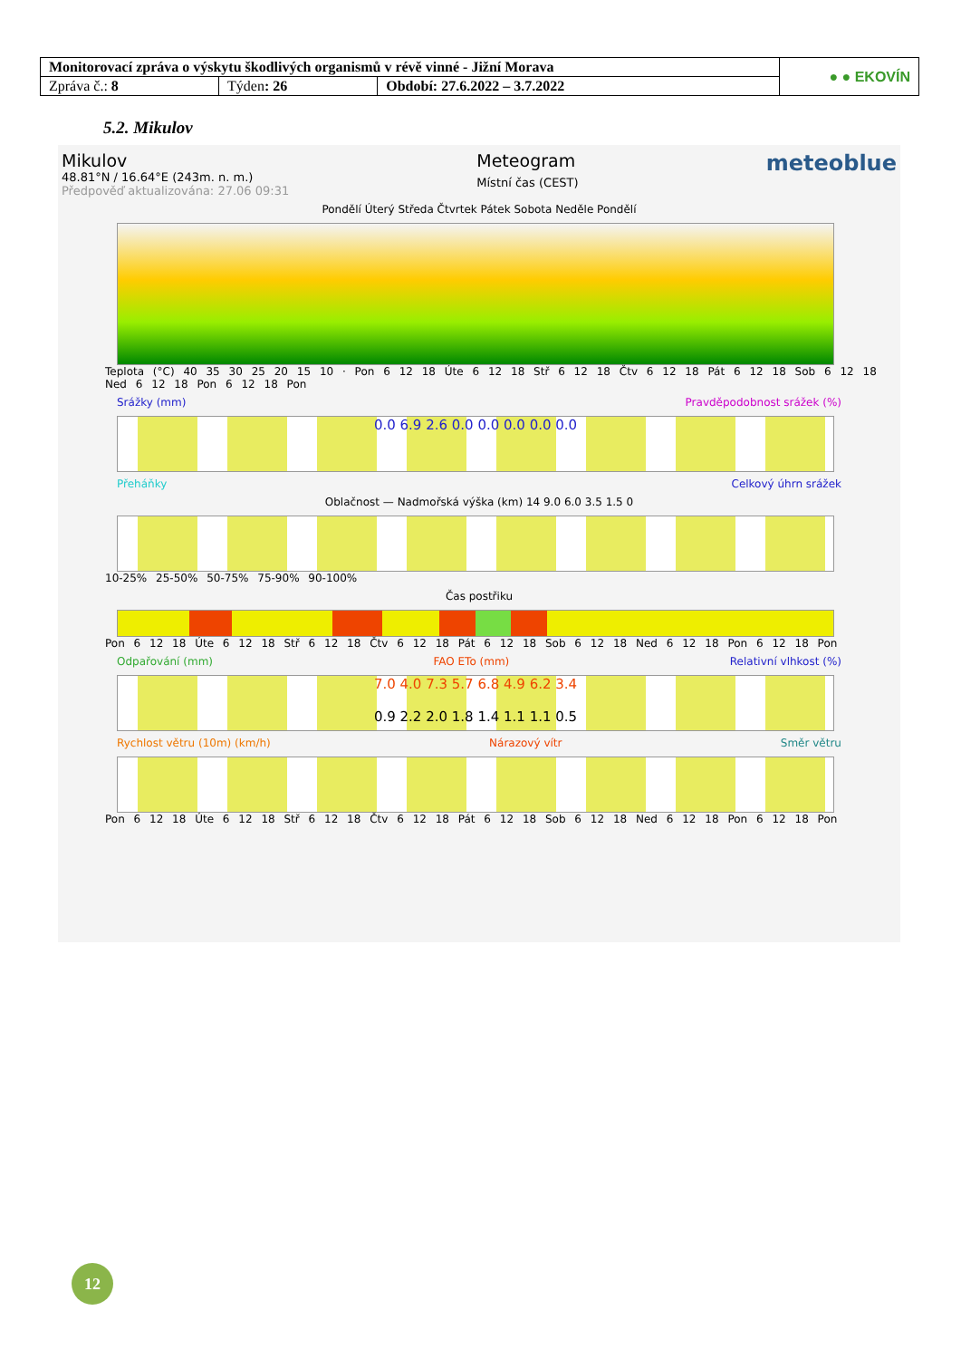| Monitorovací zpráva o výskytu škodlivých organismů v révě vinné - Jižní Morava | | | ● ● EKOVÍN |
| Zpráva č.: 8 | Týden : 26 | Období: 27.6.2022 – 3.7.2022 | |
5.2. Mikulov
Mikulov
48.81°N / 16.64°E (243m. n. m.)
Předpověď aktualizována: 27.06 09:31
Meteogram
Místní čas (CEST)
meteoblue
Pondělí Úterý Středa Čtvrtek Pátek Sobota Neděle Pondělí
Teplota (°C) 40 35 30 25 20 15 10 · Pon 6 12 18 Úte 6 12 18 Stř 6 12 18 Čtv 6 12 18 Pát 6 12 18 Sob 6 12 18 Ned 6 12 18 Pon 6 12 18 Pon
Srážky (mm) Pravděpodobnost srážek (%)
0.0 6.9 2.6 0.0 0.0 0.0 0.0 0.0
Přeháňky Celkový úhrn srážek
Oblačnost — Nadmořská výška (km) 14 9.0 6.0 3.5 1.5 0
10-25% 25-50% 50-75% 75-90% 90-100%
Čas postřiku
Pon 6 12 18 Úte 6 12 18 Stř 6 12 18 Čtv 6 12 18 Pát 6 12 18 Sob 6 12 18 Ned 6 12 18 Pon 6 12 18 Pon
Odpařování (mm) FAO ETo (mm) Relativní vlhkost (%)
7.0 4.0 7.3 5.7 6.8 4.9 6.2 3.4
0.9 2.2 2.0 1.8 1.4 1.1 1.1 0.5
Rychlost větru (10m) (km/h) Nárazový vítr Směr větru
Pon 6 12 18 Úte 6 12 18 Stř 6 12 18 Čtv 6 12 18 Pát 6 12 18 Sob 6 12 18 Ned 6 12 18 Pon 6 12 18 Pon
12